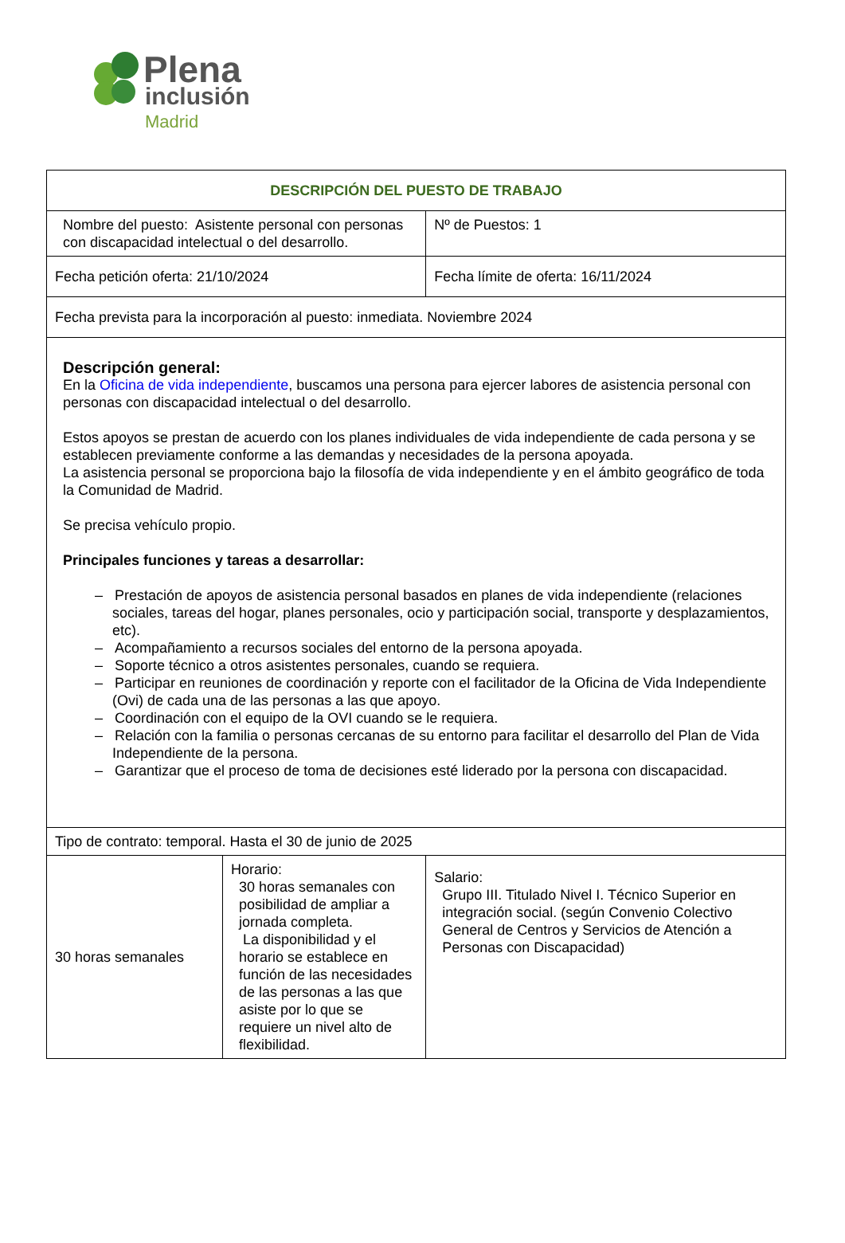Plena
inclusión
Madrid
| DESCRIPCIÓN DEL PUESTO DE TRABAJO | | | |
| --- | --- | --- | --- |
| Nombre del puesto: Asistente personal con personas con discapacidad intelectual o del desarrollo. | | | Nº de Puestos: 1 |
| Fecha petición oferta: 21/10/2024 | | Fecha límite de oferta: 16/11/2024 | |
| Fecha prevista para la incorporación al puesto: inmediata. Noviembre 2024 | | | |
| Descripción general: En la Oficina de vida independiente , buscamos una persona para ejercer labores de asistencia personal con personas con discapacidad intelectual o del desarrollo. Estos apoyos se prestan de acuerdo con los planes individuales de vida independiente de cada persona y se establecen previamente conforme a las demandas y necesidades de la persona apoyada. La asistencia personal se proporciona bajo la filosofía de vida independiente y en el ámbito geográfico de toda la Comunidad de Madrid. Se precisa vehículo propio. Principales funciones y tareas a desarrollar: – Prestación de apoyos de asistencia personal basados en planes de vida independiente (relaciones sociales, tareas del hogar, planes personales, ocio y participación social, transporte y desplazamientos, etc). – Acompañamiento a recursos sociales del entorno de la persona apoyada. – Soporte técnico a otros asistentes personales, cuando se requiera. – Participar en reuniones de coordinación y reporte con el facilitador de la Oficina de Vida Independiente (Ovi) de cada una de las personas a las que apoyo. – Coordinación con el equipo de la OVI cuando se le requiera. – Relación con la familia o personas cercanas de su entorno para facilitar el desarrollo del Plan de Vida Independiente de la persona. – Garantizar que el proceso de toma de decisiones esté liderado por la persona con discapacidad. | | | |
| Tipo de contrato: temporal. Hasta el 30 de junio de 2025 | | | |
| 30 horas semanales | Horario: 30 horas semanales con posibilidad de ampliar a jornada completa. La disponibilidad y el horario se establece en función de las necesidades de las personas a las que asiste por lo que se requiere un nivel alto de flexibilidad. | | Salario: Grupo III. Titulado Nivel I. Técnico Superior en integración social. (según Convenio Colectivo General de Centros y Servicios de Atención a Personas con Discapacidad) |